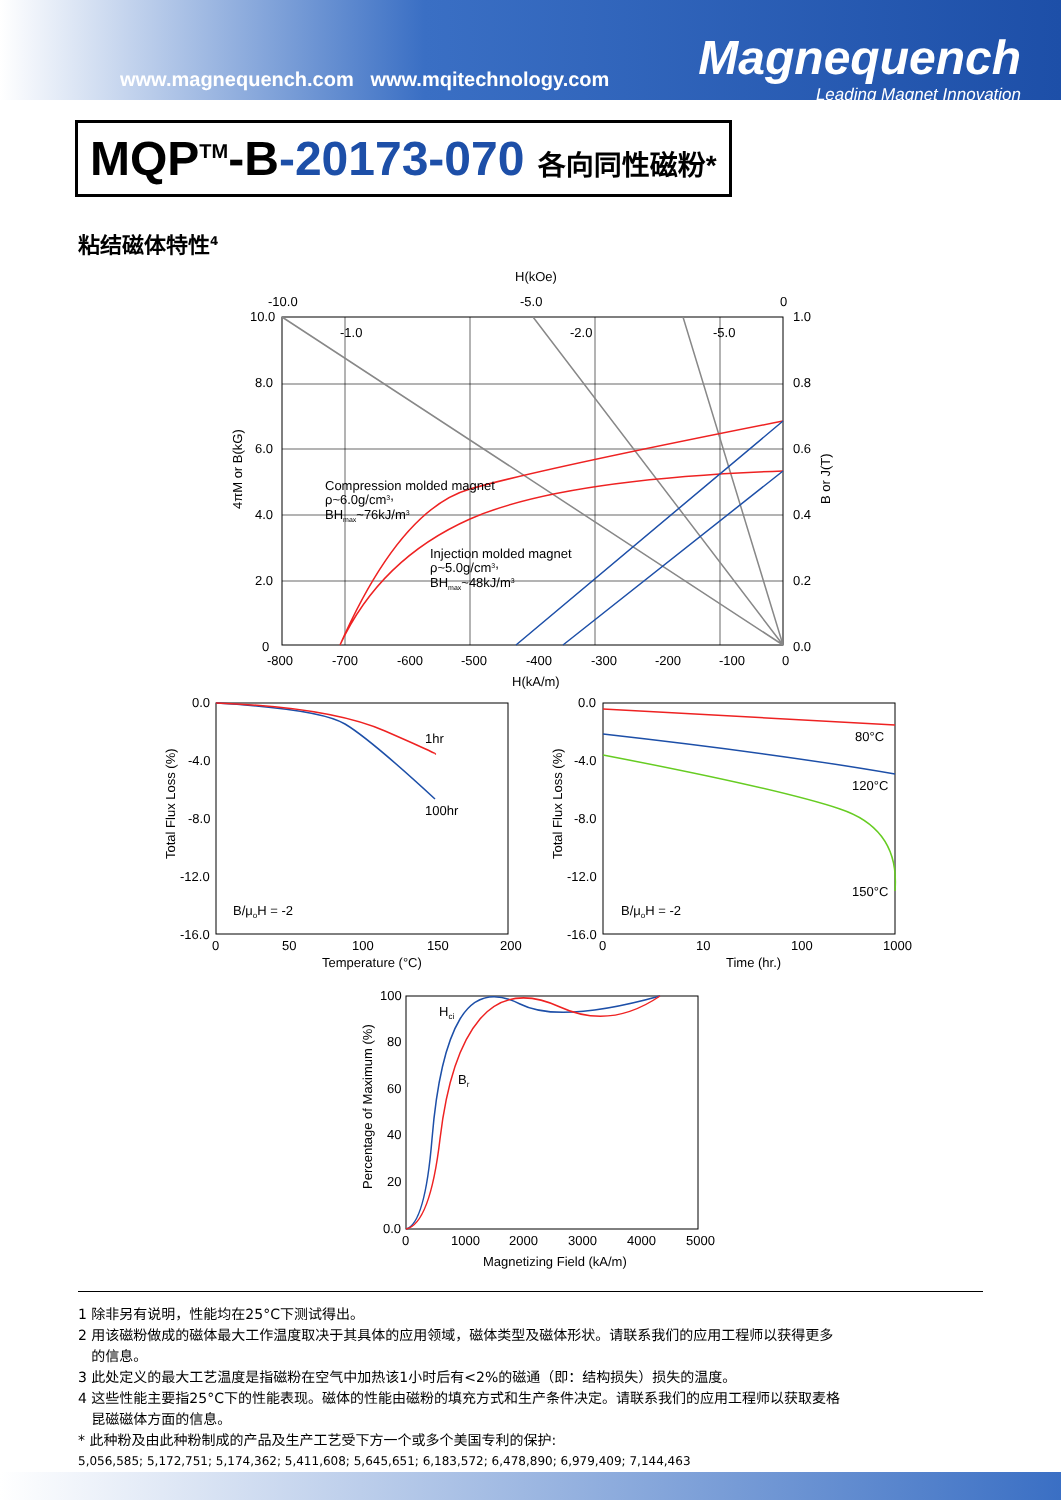www.magnequench.com www.mqitechnology.com
Magnequench
Leading Magnet Innovation
MQP<sup>TM</sup>-B-20173-070 各向同性磁粉*
粘结磁体特性<sup>4</sup>
H(kOe)
-10.0
-5.0
0
10.0
8.0
6.0
4.0
2.0
0
1.0
0.8
0.6
0.4
0.2
0.0
-1.0
-2.0
-5.0
Compression molded magnet
ρ~6.0g/cm3,
BHmax~76kJ/m3
Injection molded magnet
ρ~5.0g/cm3,
BHmax~48kJ/m3
-800
-700
-600
-500
-400
-300
-200
-100
0
H(kA/m)
4πM or B(kG)
B or J(T)
0.0
-4.0
-8.0
-12.0
-16.0
1hr
100hr
B/μoH = -2
0
50
100
150
200
Temperature (°C)
Total Flux Loss (%)
0.0
-4.0
-8.0
-12.0
-16.0
80°C
120°C
150°C
B/μoH = -2
0
10
100
1000
Time (hr.)
Total Flux Loss (%)
100
80
60
40
20
0.0
Hci
Br
0
1000
2000
3000
4000
5000
Magnetizing Field (kA/m)
Percentage of Maximum (%)
1 除非另有说明，性能均在25°C下测试得出。
2 用该磁粉做成的磁体最大工作温度取决于其具体的应用领域，磁体类型及磁体形状。请联系我们的应用工程师以获得更多
的信息。
3 此处定义的最大工艺温度是指磁粉在空气中加热该1小时后有<2%的磁通（即：结构损失）损失的温度。
4 这些性能主要指25°C下的性能表现。磁体的性能由磁粉的填充方式和生产条件决定。请联系我们的应用工程师以获取麦格
昆磁磁体方面的信息。
* 此种粉及由此种粉制成的产品及生产工艺受下方一个或多个美国专利的保护:
5,056,585; 5,172,751; 5,174,362; 5,411,608; 5,645,651; 6,183,572; 6,478,890; 6,979,409; 7,144,463